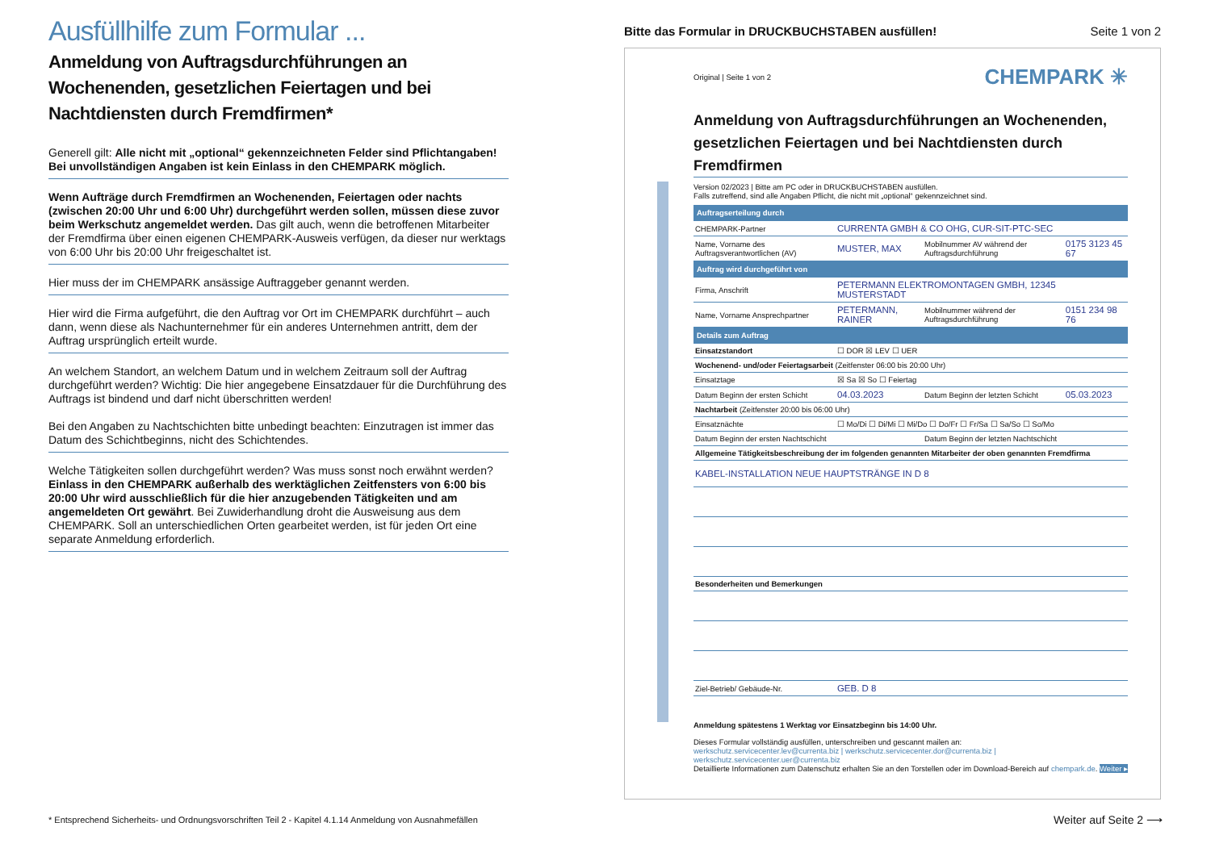Ausfüllhilfe zum Formular ...
Anmeldung von Auftragsdurchführungen an Wochenenden, gesetzlichen Feiertagen und bei Nachtdiensten durch Fremdfirmen*
Generell gilt: Alle nicht mit „optional“ gekennzeichneten Felder sind Pflichtangaben! Bei unvollständigen Angaben ist kein Einlass in den CHEMPARK möglich.
Wenn Aufträge durch Fremdfirmen an Wochenenden, Feiertagen oder nachts (zwischen 20:00 Uhr und 6:00 Uhr) durchgeführt werden sollen, müssen diese zuvor beim Werkschutz angemeldet werden. Das gilt auch, wenn die betroffenen Mitarbeiter der Fremdfirma über einen eigenen CHEMPARK-Ausweis verfügen, da dieser nur werktags von 6:00 Uhr bis 20:00 Uhr freigeschaltet ist.
Hier muss der im CHEMPARK ansässige Auftraggeber genannt werden.
Hier wird die Firma aufgeführt, die den Auftrag vor Ort im CHEMPARK durchführt – auch dann, wenn diese als Nachunternehmer für ein anderes Unternehmen antritt, dem der Auftrag ursprünglich erteilt wurde.
An welchem Standort, an welchem Datum und in welchem Zeitraum soll der Auftrag durchgeführt werden? Wichtig: Die hier angegebene Einsatzdauer für die Durchführung des Auftrags ist bindend und darf nicht überschritten werden!
Bei den Angaben zu Nachtschichten bitte unbedingt beachten: Einzutragen ist immer das Datum des Schichtbeginns, nicht des Schichtendes.
Welche Tätigkeiten sollen durchgeführt werden? Was muss sonst noch erwähnt werden? Einlass in den CHEMPARK außerhalb des werktäglichen Zeitfensters von 6:00 bis 20:00 Uhr wird ausschließlich für die hier anzugebenden Tätigkeiten und am angemeldeten Ort gewährt. Bei Zuwiderhandlung droht die Ausweisung aus dem CHEMPARK. Soll an unterschiedlichen Orten gearbeitet werden, ist für jeden Ort eine separate Anmeldung erforderlich.
Bitte das Formular in DRUCKBUCHSTABEN ausfüllen! Seite 1 von 2
CHEMPARK ✳
Original | Seite 1 von 2
Anmeldung von Auftragsdurchführungen an Wochenenden, gesetzlichen Feiertagen und bei Nachtdiensten durch Fremdfirmen
Version 02/2023 | Bitte am PC oder in DRUCKBUCHSTABEN ausfüllen.
Falls zutreffend, sind alle Angaben Pflicht, die nicht mit „optional“ gekennzeichnet sind.
| Auftragserteilung durch | | | |
| CHEMPARK-Partner | CURRENTA GMBH & CO OHG, CUR-SIT-PTC-SEC | | |
| Name, Vorname des Auftragsverantwortlichen (AV) | MUSTER, MAX | Mobilnummer AV während der Auftragsdurchführung | 0175 3123 45 67 |
| Auftrag wird durchgeführt von | | | |
| Firma, Anschrift | PETERMANN ELEKTROMONTAGEN GMBH, 12345 MUSTERSTADT | | |
| Name, Vorname Ansprechpartner | PETERMANN, RAINER | Mobilnummer während der Auftragsdurchführung | 0151 234 98 76 |
| Details zum Auftrag | | | |
| Einsatzstandort | ☐ DOR ☒ LEV ☐ UER | | |
| Wochenend- und/oder Feiertagsarbeit (Zeitfenster 06:00 bis 20:00 Uhr) | | | |
| Einsatztage | ☒ Sa ☒ So ☐ Feiertag | | |
| Datum Beginn der ersten Schicht | 04.03.2023 | Datum Beginn der letzten Schicht | 05.03.2023 |
| Nachtarbeit (Zeitfenster 20:00 bis 06:00 Uhr) | | | |
| Einsatznächte | ☐ Mo/Di ☐ Di/Mi ☐ Mi/Do ☐ Do/Fr ☐ Fr/Sa ☐ Sa/So ☐ So/Mo | | |
| Datum Beginn der ersten Nachtschicht | | Datum Beginn der letzten Nachtschicht | |
| Allgemeine Tätigkeitsbeschreibung der im folgenden genannten Mitarbeiter der oben genannten Fremdfirma | | | |
| KABEL-INSTALLATION NEUE HAUPTSTRÄNGE IN D 8 | | | |
| Besonderheiten und Bemerkungen | | | |
| Ziel-Betrieb/ Gebäude-Nr. | GEB. D 8 | | |
Anmeldung spätestens 1 Werktag vor Einsatzbeginn bis 14:00 Uhr.
Dieses Formular vollständig ausfüllen, unterschreiben und gescannt mailen an:
werkschutz.servicecenter.lev@currenta.biz | werkschutz.servicecenter.dor@currenta.biz | werkschutz.servicecenter.uer@currenta.biz
Detaillierte Informationen zum Datenschutz erhalten Sie an den Torstellen oder im Download-Bereich auf chempark.de. Weiter ▸
* Entsprechend Sicherheits- und Ordnungsvorschriften Teil 2 - Kapitel 4.1.14 Anmeldung von Ausnahmefällen
Weiter auf Seite 2 ⟶